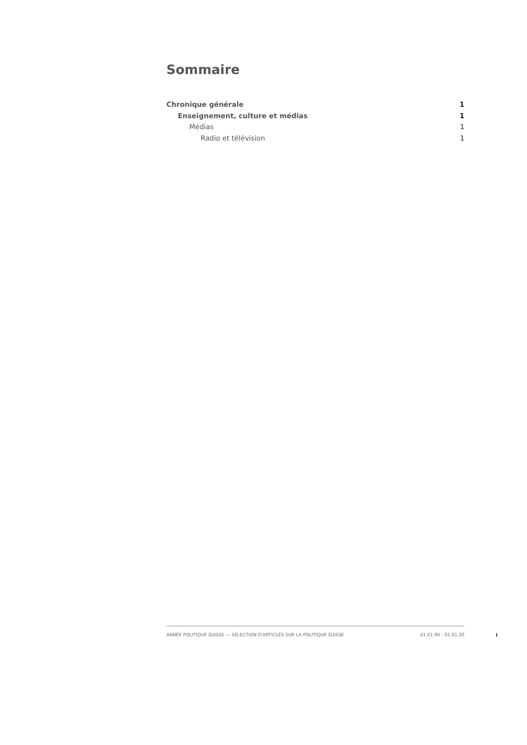Sommaire
Chronique générale 1
Enseignement, culture et médias 1
Médias 1
Radio et télévision 1
ANNÉE POLITIQUE SUISSE — SÉLECTION D'ARTICLES SUR LA POLITIQUE SUISSE 01.01.90 - 01.01.20
I